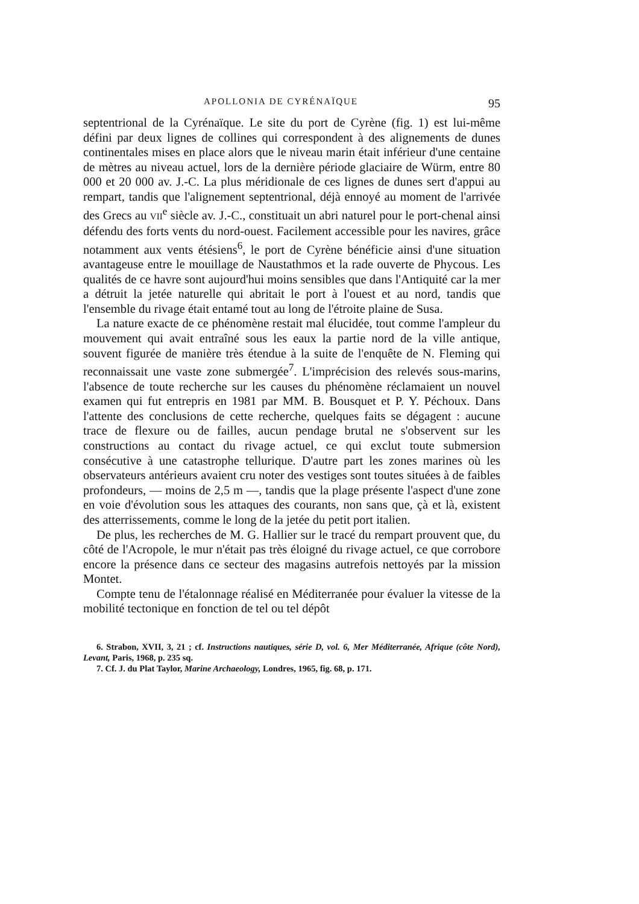APOLLONIA DE CYRÉNAÏQUE 95
septentrional de la Cyrénaïque. Le site du port de Cyrène (fig. 1) est lui-même défini par deux lignes de collines qui correspondent à des alignements de dunes continentales mises en place alors que le niveau marin était inférieur d'une centaine de mètres au niveau actuel, lors de la dernière période glaciaire de Würm, entre 80 000 et 20 000 av. J.-C. La plus méridionale de ces lignes de dunes sert d'appui au rempart, tandis que l'alignement septentrional, déjà ennoyé au moment de l'arrivée des Grecs au VII<sup>e</sup> siècle av. J.-C., constituait un abri naturel pour le port-chenal ainsi défendu des forts vents du nord-ouest. Facilement accessible pour les navires, grâce notamment aux vents étésiens<sup>6</sup>, le port de Cyrène bénéficie ainsi d'une situation avantageuse entre le mouillage de Naustathmos et la rade ouverte de Phycous. Les qualités de ce havre sont aujourd'hui moins sensibles que dans l'Antiquité car la mer a détruit la jetée naturelle qui abritait le port à l'ouest et au nord, tandis que l'ensemble du rivage était entamé tout au long de l'étroite plaine de Susa.
La nature exacte de ce phénomène restait mal élucidée, tout comme l'ampleur du mouvement qui avait entraîné sous les eaux la partie nord de la ville antique, souvent figurée de manière très étendue à la suite de l'enquête de N. Fleming qui reconnaissait une vaste zone submergée<sup>7</sup>. L'imprécision des relevés sous-marins, l'absence de toute recherche sur les causes du phénomène réclamaient un nouvel examen qui fut entrepris en 1981 par MM. B. Bousquet et P. Y. Péchoux. Dans l'attente des conclusions de cette recherche, quelques faits se dégagent : aucune trace de flexure ou de failles, aucun pendage brutal ne s'observent sur les constructions au contact du rivage actuel, ce qui exclut toute submersion consécutive à une catastrophe tellurique. D'autre part les zones marines où les observateurs antérieurs avaient cru noter des vestiges sont toutes situées à de faibles profondeurs, — moins de 2,5 m —, tandis que la plage présente l'aspect d'une zone en voie d'évolution sous les attaques des courants, non sans que, çà et là, existent des atterrissements, comme le long de la jetée du petit port italien.
De plus, les recherches de M. G. Hallier sur le tracé du rempart prouvent que, du côté de l'Acropole, le mur n'était pas très éloigné du rivage actuel, ce que corrobore encore la présence dans ce secteur des magasins autrefois nettoyés par la mission Montet.
Compte tenu de l'étalonnage réalisé en Méditerranée pour évaluer la vitesse de la mobilité tectonique en fonction de tel ou tel dépôt
6. Strabon, XVII, 3, 21 ; cf. Instructions nautiques, série D, vol. 6, Mer Méditerranée, Afrique (côte Nord), Levant, Paris, 1968, p. 235 sq.
7. Cf. J. du Plat Taylor, Marine Archaeology, Londres, 1965, fig. 68, p. 171.